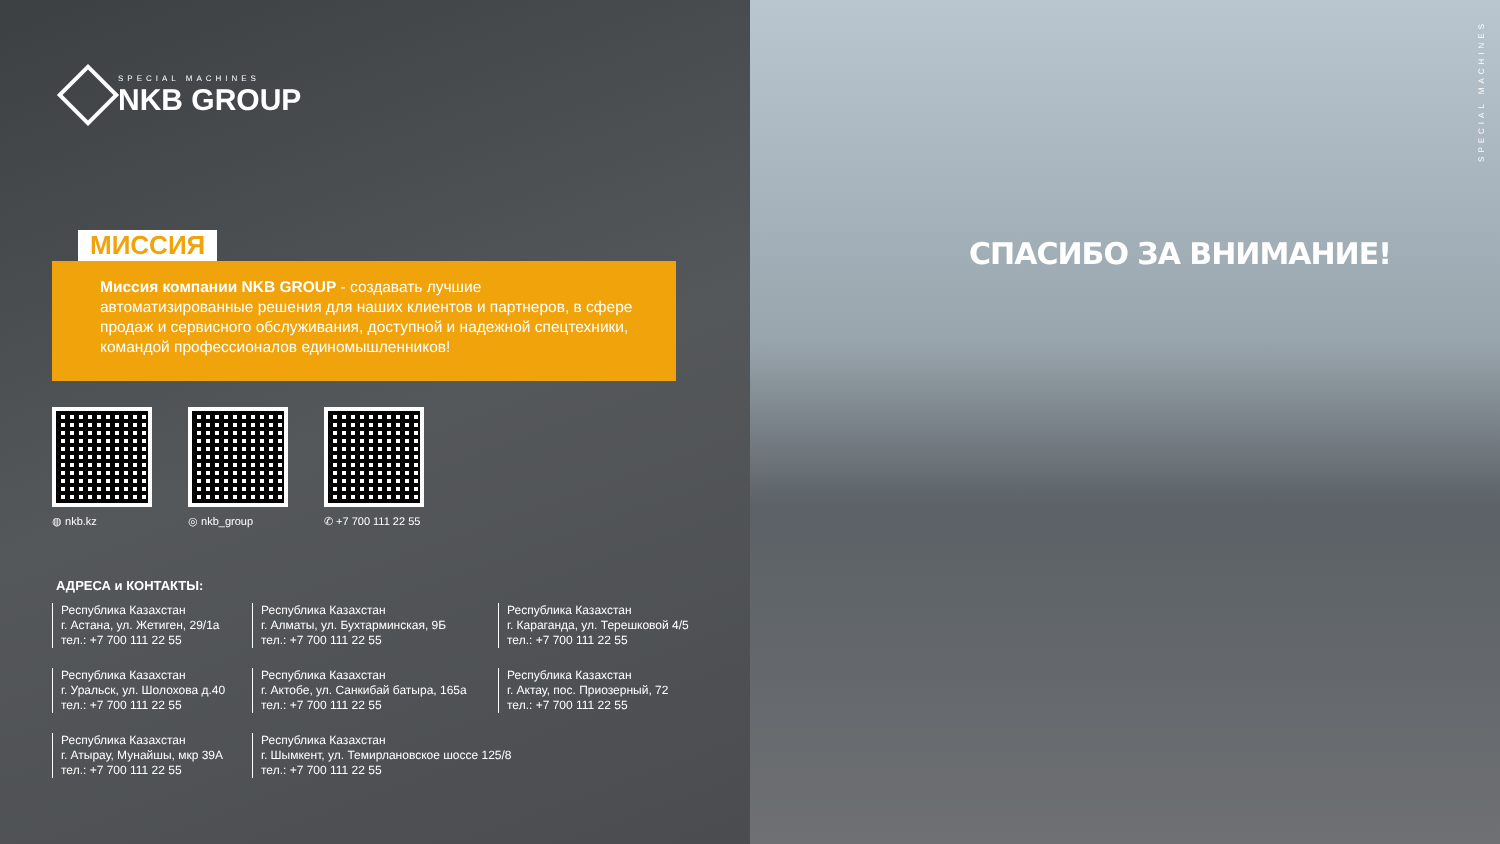SPECIAL MACHINES
NKB GROUP
МИССИЯ
Миссия компании NKB GROUP - создавать лучшие автоматизированные решения для наших клиентов и партнеров, в сфере продаж и сервисного обслуживания, доступной и надежной спецтехники, командой профессионалов единомышленников!
◍ nkb.kz ◎ nkb_group ✆ +7 700 111 22 55
АДРЕСА и КОНТАКТЫ:
Республика Казахстан
г. Астана, ул. Жетиген, 29/1а
тел.: +7 700 111 22 55
Республика Казахстан
г. Алматы, ул. Бухтарминская, 9Б
тел.: +7 700 111 22 55
Республика Казахстан
г. Караганда, ул. Терешковой 4/5
тел.: +7 700 111 22 55
Республика Казахстан
г. Уральск, ул. Шолохова д.40
тел.: +7 700 111 22 55
Республика Казахстан
г. Актобе, ул. Санкибай батыра, 165а
тел.: +7 700 111 22 55
Республика Казахстан
г. Актау, пос. Приозерный, 72
тел.: +7 700 111 22 55
Республика Казахстан
г. Атырау, Мунайшы, мкр 39А
тел.: +7 700 111 22 55
Республика Казахстан
г. Шымкент, ул. Темирлановское шоссе 125/8
тел.: +7 700 111 22 55
СПАСИБО ЗА ВНИМАНИЕ!
SPECIAL MACHINES